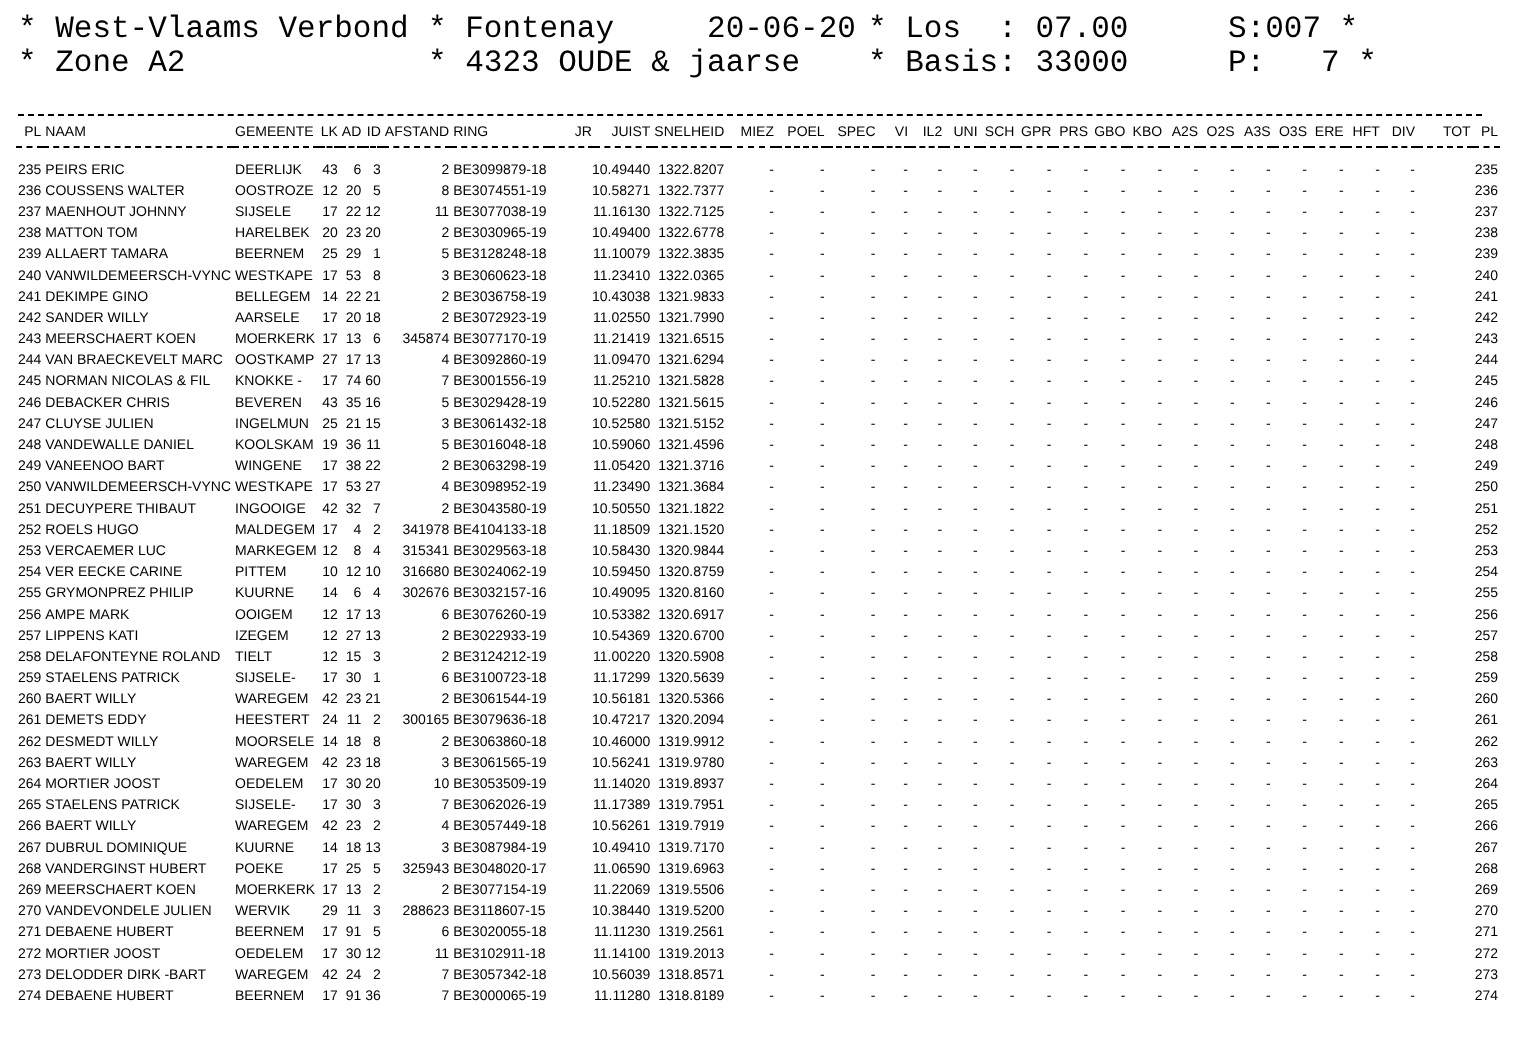* West-Vlaams Verbond
* Zone A2
* Fontenay 20-06-20
* 4323 OUDE & jaarse
* Los : 07.00
* Basis: 33000
S:007 *
P: 7 *
| PL | NAAM | GEMEENTE | LK | AD | ID | AFSTAND | RING | JR | JUIST | SNELHEID | MIEZ | POEL | SPEC | VI | IL2 | UNI | SCH | GPR | PRS | GBO | KBO | A2S | O2S | A3S | O3S | ERE | HFT | DIV | TOT | PL |
| --- | --- | --- | --- | --- | --- | --- | --- | --- | --- | --- | --- | --- | --- | --- | --- | --- | --- | --- | --- | --- | --- | --- | --- | --- | --- | --- | --- | --- | --- | --- |
| 235 | PEIRS ERIC | DEERLIJK | 43 | 6 | 3 | 2 | BE3099879-18 | 10.49440 | | 1322.8207 | - | - | - | - | - | - | - | - | - | - | - | - | - | - | - | - | - | - | | 235 |
| 236 | COUSSENS WALTER | OOSTROZE | 12 | 20 | 5 | 8 | BE3074551-19 | 10.58271 | | 1322.7377 | - | - | - | - | - | - | - | - | - | - | - | - | - | - | - | - | - | - | | 236 |
| 237 | MAENHOUT JOHNNY | SIJSELE | 17 | 22 | 12 | 11 | BE3077038-19 | 11.16130 | | 1322.7125 | - | - | - | - | - | - | - | - | - | - | - | - | - | - | - | - | - | - | | 237 |
| 238 | MATTON TOM | HARELBEK | 20 | 23 | 20 | 2 | BE3030965-19 | 10.49400 | | 1322.6778 | - | - | - | - | - | - | - | - | - | - | - | - | - | - | - | - | - | - | | 238 |
| 239 | ALLAERT TAMARA | BEERNEM | 25 | 29 | 1 | 5 | BE3128248-18 | 11.10079 | | 1322.3835 | - | - | - | - | - | - | - | - | - | - | - | - | - | - | - | - | - | - | | 239 |
| 240 | VANWILDEMEERSCH-VYNC | WESTKAPE | 17 | 53 | 8 | 3 | BE3060623-18 | 11.23410 | | 1322.0365 | - | - | - | - | - | - | - | - | - | - | - | - | - | - | - | - | - | - | | 240 |
| 241 | DEKIMPE GINO | BELLEGEM | 14 | 22 | 21 | 2 | BE3036758-19 | 10.43038 | | 1321.9833 | - | - | - | - | - | - | - | - | - | - | - | - | - | - | - | - | - | - | | 241 |
| 242 | SANDER WILLY | AARSELE | 17 | 20 | 18 | 2 | BE3072923-19 | 11.02550 | | 1321.7990 | - | - | - | - | - | - | - | - | - | - | - | - | - | - | - | - | - | - | | 242 |
| 243 | MEERSCHAERT KOEN | MOERKERK | 17 | 13 | 6 | 345874 | BE3077170-19 | 11.21419 | | 1321.6515 | - | - | - | - | - | - | - | - | - | - | - | - | - | - | - | - | - | - | | 243 |
| 244 | VAN BRAECKEVELT MARC | OOSTKAMP | 27 | 17 | 13 | 4 | BE3092860-19 | 11.09470 | | 1321.6294 | - | - | - | - | - | - | - | - | - | - | - | - | - | - | - | - | - | - | | 244 |
| 245 | NORMAN NICOLAS & FIL | KNOKKE - | 17 | 74 | 60 | 7 | BE3001556-19 | 11.25210 | | 1321.5828 | - | - | - | - | - | - | - | - | - | - | - | - | - | - | - | - | - | - | | 245 |
| 246 | DEBACKER CHRIS | BEVEREN | 43 | 35 | 16 | 5 | BE3029428-19 | 10.52280 | | 1321.5615 | - | - | - | - | - | - | - | - | - | - | - | - | - | - | - | - | - | - | | 246 |
| 247 | CLUYSE JULIEN | INGELMUN | 25 | 21 | 15 | 3 | BE3061432-18 | 10.52580 | | 1321.5152 | - | - | - | - | - | - | - | - | - | - | - | - | - | - | - | - | - | - | | 247 |
| 248 | VANDEWALLE DANIEL | KOOLSKAM | 19 | 36 | 11 | 5 | BE3016048-18 | 10.59060 | | 1321.4596 | - | - | - | - | - | - | - | - | - | - | - | - | - | - | - | - | - | - | | 248 |
| 249 | VANEENOO BART | WINGENE | 17 | 38 | 22 | 2 | BE3063298-19 | 11.05420 | | 1321.3716 | - | - | - | - | - | - | - | - | - | - | - | - | - | - | - | - | - | - | | 249 |
| 250 | VANWILDEMEERSCH-VYNC | WESTKAPE | 17 | 53 | 27 | 4 | BE3098952-19 | 11.23490 | | 1321.3684 | - | - | - | - | - | - | - | - | - | - | - | - | - | - | - | - | - | - | | 250 |
| 251 | DECUYPERE THIBAUT | INGOOIGE | 42 | 32 | 7 | 2 | BE3043580-19 | 10.50550 | | 1321.1822 | - | - | - | - | - | - | - | - | - | - | - | - | - | - | - | - | - | - | | 251 |
| 252 | ROELS HUGO | MALDEGEM | 17 | 4 | 2 | 341978 | BE4104133-18 | 11.18509 | | 1321.1520 | - | - | - | - | - | - | - | - | - | - | - | - | - | - | - | - | - | - | | 252 |
| 253 | VERCAEMER LUC | MARKEGEM | 12 | 8 | 4 | 315341 | BE3029563-18 | 10.58430 | | 1320.9844 | - | - | - | - | - | - | - | - | - | - | - | - | - | - | - | - | - | - | | 253 |
| 254 | VER EECKE CARINE | PITTEM | 10 | 12 | 10 | 316680 | BE3024062-19 | 10.59450 | | 1320.8759 | - | - | - | - | - | - | - | - | - | - | - | - | - | - | - | - | - | - | | 254 |
| 255 | GRYMONPREZ PHILIP | KUURNE | 14 | 6 | 4 | 302676 | BE3032157-16 | 10.49095 | | 1320.8160 | - | - | - | - | - | - | - | - | - | - | - | - | - | - | - | - | - | - | | 255 |
| 256 | AMPE MARK | OOIGEM | 12 | 17 | 13 | 6 | BE3076260-19 | 10.53382 | | 1320.6917 | - | - | - | - | - | - | - | - | - | - | - | - | - | - | - | - | - | - | | 256 |
| 257 | LIPPENS KATI | IZEGEM | 12 | 27 | 13 | 2 | BE3022933-19 | 10.54369 | | 1320.6700 | - | - | - | - | - | - | - | - | - | - | - | - | - | - | - | - | - | - | | 257 |
| 258 | DELAFONTEYNE ROLAND | TIELT | 12 | 15 | 3 | 2 | BE3124212-19 | 11.00220 | | 1320.5908 | - | - | - | - | - | - | - | - | - | - | - | - | - | - | - | - | - | - | | 258 |
| 259 | STAELENS PATRICK | SIJSELE- | 17 | 30 | 1 | 6 | BE3100723-18 | 11.17299 | | 1320.5639 | - | - | - | - | - | - | - | - | - | - | - | - | - | - | - | - | - | - | | 259 |
| 260 | BAERT WILLY | WAREGEM | 42 | 23 | 21 | 2 | BE3061544-19 | 10.56181 | | 1320.5366 | - | - | - | - | - | - | - | - | - | - | - | - | - | - | - | - | - | - | | 260 |
| 261 | DEMETS EDDY | HEESTERT | 24 | 11 | 2 | 300165 | BE3079636-18 | 10.47217 | | 1320.2094 | - | - | - | - | - | - | - | - | - | - | - | - | - | - | - | - | - | - | | 261 |
| 262 | DESMEDT WILLY | MOORSELE | 14 | 18 | 8 | 2 | BE3063860-18 | 10.46000 | | 1319.9912 | - | - | - | - | - | - | - | - | - | - | - | - | - | - | - | - | - | - | | 262 |
| 263 | BAERT WILLY | WAREGEM | 42 | 23 | 18 | 3 | BE3061565-19 | 10.56241 | | 1319.9780 | - | - | - | - | - | - | - | - | - | - | - | - | - | - | - | - | - | - | | 263 |
| 264 | MORTIER JOOST | OEDELEM | 17 | 30 | 20 | 10 | BE3053509-19 | 11.14020 | | 1319.8937 | - | - | - | - | - | - | - | - | - | - | - | - | - | - | - | - | - | - | | 264 |
| 265 | STAELENS PATRICK | SIJSELE- | 17 | 30 | 3 | 7 | BE3062026-19 | 11.17389 | | 1319.7951 | - | - | - | - | - | - | - | - | - | - | - | - | - | - | - | - | - | - | | 265 |
| 266 | BAERT WILLY | WAREGEM | 42 | 23 | 2 | 4 | BE3057449-18 | 10.56261 | | 1319.7919 | - | - | - | - | - | - | - | - | - | - | - | - | - | - | - | - | - | - | | 266 |
| 267 | DUBRUL DOMINIQUE | KUURNE | 14 | 18 | 13 | 3 | BE3087984-19 | 10.49410 | | 1319.7170 | - | - | - | - | - | - | - | - | - | - | - | - | - | - | - | - | - | - | | 267 |
| 268 | VANDERGINST HUBERT | POEKE | 17 | 25 | 5 | 325943 | BE3048020-17 | 11.06590 | | 1319.6963 | - | - | - | - | - | - | - | - | - | - | - | - | - | - | - | - | - | - | | 268 |
| 269 | MEERSCHAERT KOEN | MOERKERK | 17 | 13 | 2 | 2 | BE3077154-19 | 11.22069 | | 1319.5506 | - | - | - | - | - | - | - | - | - | - | - | - | - | - | - | - | - | - | | 269 |
| 270 | VANDEVONDELE JULIEN | WERVIK | 29 | 11 | 3 | 288623 | BE3118607-15 | 10.38440 | | 1319.5200 | - | - | - | - | - | - | - | - | - | - | - | - | - | - | - | - | - | - | | 270 |
| 271 | DEBAENE HUBERT | BEERNEM | 17 | 91 | 5 | 6 | BE3020055-18 | 11.11230 | | 1319.2561 | - | - | - | - | - | - | - | - | - | - | - | - | - | - | - | - | - | - | | 271 |
| 272 | MORTIER JOOST | OEDELEM | 17 | 30 | 12 | 11 | BE3102911-18 | 11.14100 | | 1319.2013 | - | - | - | - | - | - | - | - | - | - | - | - | - | - | - | - | - | - | | 272 |
| 273 | DELODDER DIRK -BART | WAREGEM | 42 | 24 | 2 | 7 | BE3057342-18 | 10.56039 | | 1318.8571 | - | - | - | - | - | - | - | - | - | - | - | - | - | - | - | - | - | - | | 273 |
| 274 | DEBAENE HUBERT | BEERNEM | 17 | 91 | 36 | 7 | BE3000065-19 | 11.11280 | | 1318.8189 | - | - | - | - | - | - | - | - | - | - | - | - | - | - | - | - | - | - | | 274 |